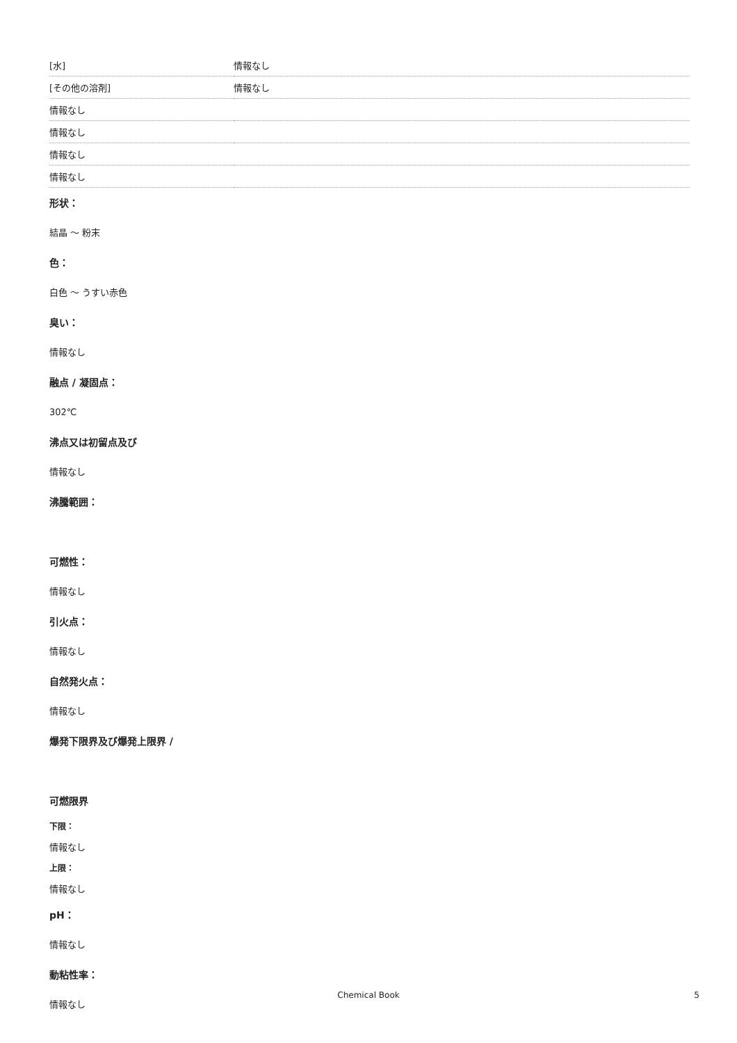| [水] | 情報なし |
| [その他の溶剤] | 情報なし |
| 情報なし | |
| 情報なし | |
| 情報なし | |
| 情報なし | |
形状：
結晶 ～ 粉末
色：
白色 ～ うすい赤色
臭い：
情報なし
融点 / 凝固点：
302℃
沸点又は初留点及び
情報なし
沸騰範囲：
可燃性：
情報なし
引火点：
情報なし
自然発火点：
情報なし
爆発下限界及び爆発上限界 /
可燃限界
下限：
情報なし
上限：
情報なし
pH：
情報なし
動粘性率：
情報なし
Chemical Book 5